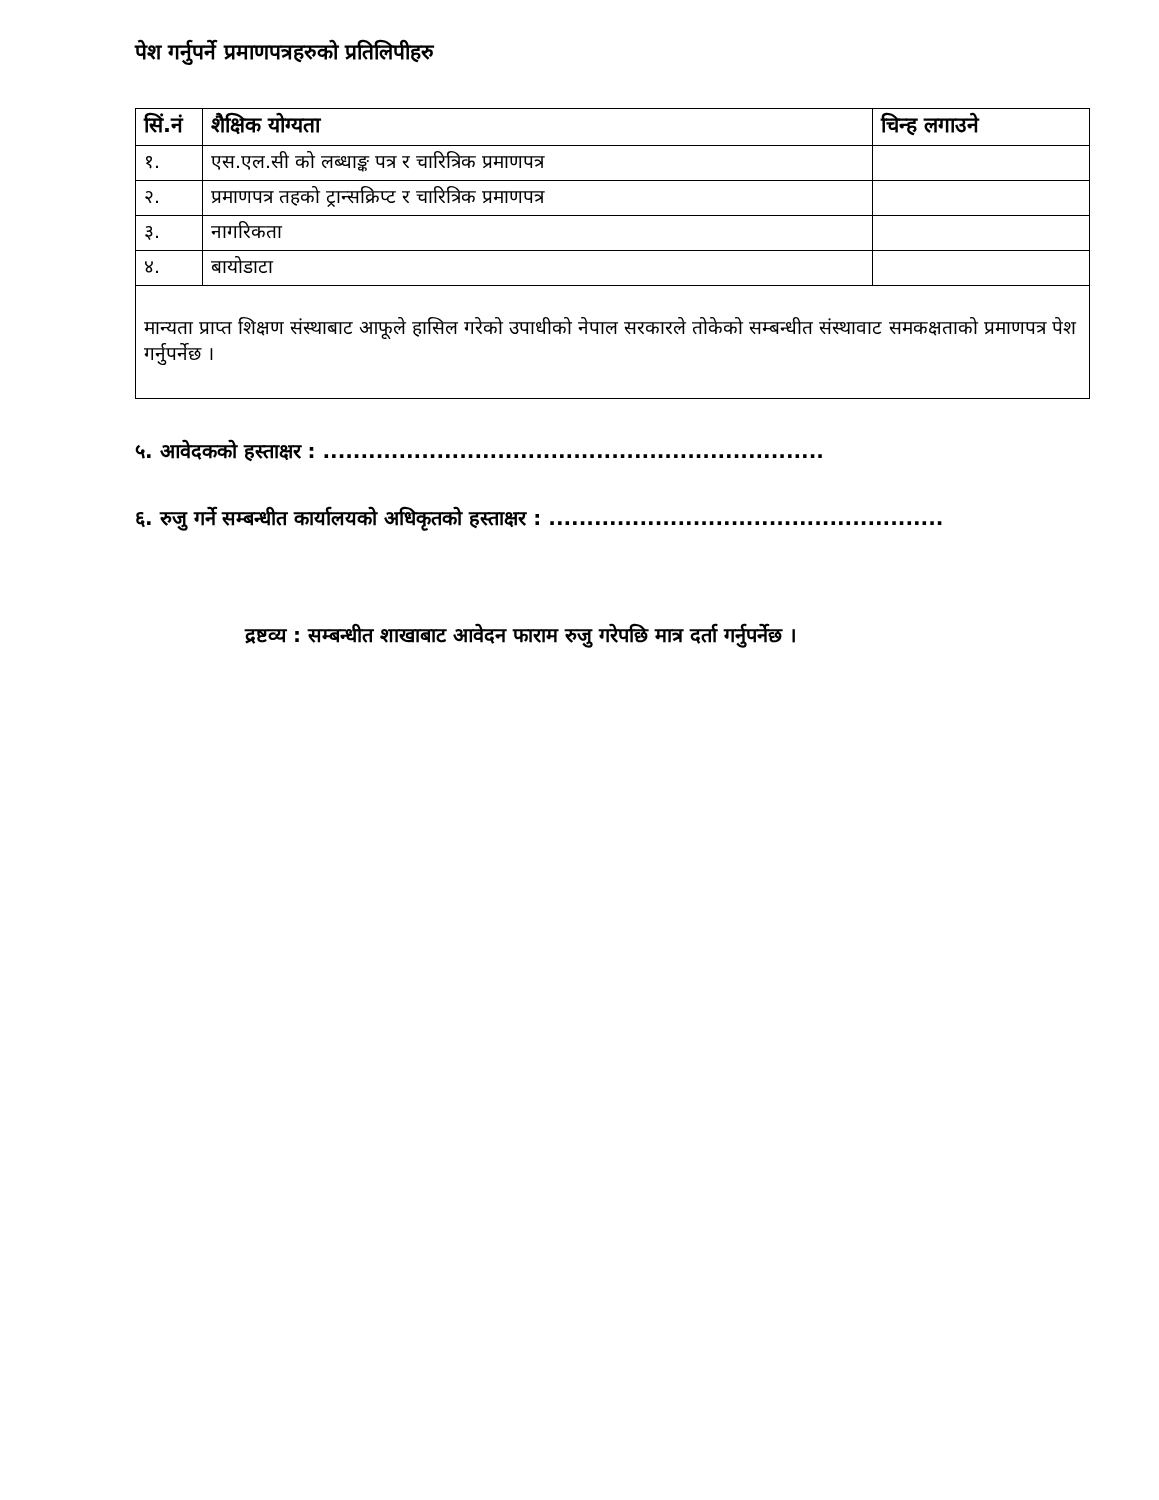पेश गर्नुपर्ने प्रमाणपत्रहरुको प्रतिलिपीहरु
| सिं.नं | शैक्षिक योग्यता | चिन्ह लगाउने |
| --- | --- | --- |
| १. | एस.एल.सी को लब्धाङ्क पत्र र चारित्रिक प्रमाणपत्र | |
| २. | प्रमाणपत्र तहको ट्रान्सक्रिप्ट र चारित्रिक प्रमाणपत्र | |
| ३. | नागरिकता | |
| ४. | बायोडाटा | |
| मान्यता प्राप्त शिक्षण संस्थाबाट आफूले हासिल गरेको उपाधीको नेपाल सरकारले तोकेको सम्बन्धीत संस्थावाट समकक्षताको प्रमाणपत्र पेश गर्नुपर्नेछ । | | |
५. आवेदकको हस्ताक्षर : ..................................................................
६. रुजु गर्ने सम्बन्धीत कार्यालयको अधिकृतको हस्ताक्षर : ....................................................
द्रष्टव्य : सम्बन्धीत शाखाबाट आवेदन फाराम रुजु गरेपछि मात्र दर्ता गर्नुपर्नेछ ।